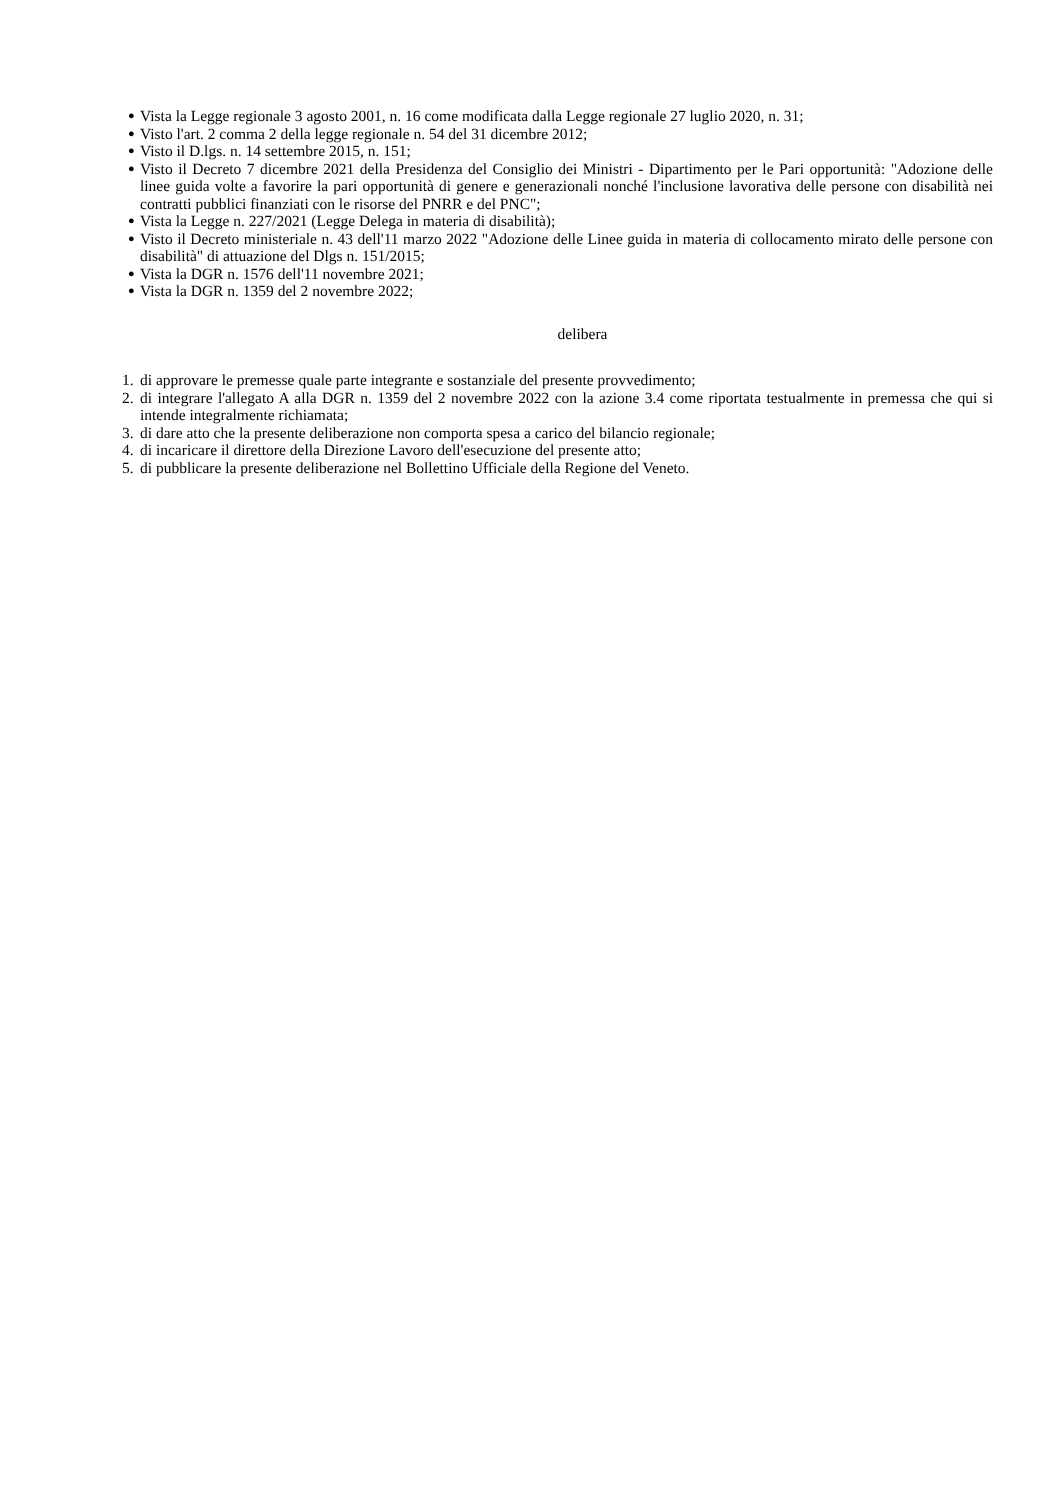● Vista la Legge regionale 3 agosto 2001, n. 16 come modificata dalla Legge regionale 27 luglio 2020, n. 31;
● Visto l'art. 2 comma 2 della legge regionale n. 54 del 31 dicembre 2012;
● Visto il D.lgs. n. 14 settembre 2015, n. 151;
● Visto il Decreto 7 dicembre 2021 della Presidenza del Consiglio dei Ministri - Dipartimento per le Pari opportunità: "Adozione delle linee guida volte a favorire la pari opportunità di genere e generazionali nonché l'inclusione lavorativa delle persone con disabilità nei contratti pubblici finanziati con le risorse del PNRR e del PNC";
● Vista la Legge n. 227/2021 (Legge Delega in materia di disabilità);
● Visto il Decreto ministeriale n. 43 dell'11 marzo 2022 "Adozione delle Linee guida in materia di collocamento mirato delle persone con disabilità" di attuazione del Dlgs n. 151/2015;
● Vista la DGR n. 1576 dell'11 novembre 2021;
● Vista la DGR n. 1359 del 2 novembre 2022;
delibera
1. di approvare le premesse quale parte integrante e sostanziale del presente provvedimento;
2. di integrare l'allegato A alla DGR n. 1359 del 2 novembre 2022 con la azione 3.4 come riportata testualmente in premessa che qui si intende integralmente richiamata;
3. di dare atto che la presente deliberazione non comporta spesa a carico del bilancio regionale;
4. di incaricare il direttore della Direzione Lavoro dell'esecuzione del presente atto;
5. di pubblicare la presente deliberazione nel Bollettino Ufficiale della Regione del Veneto.